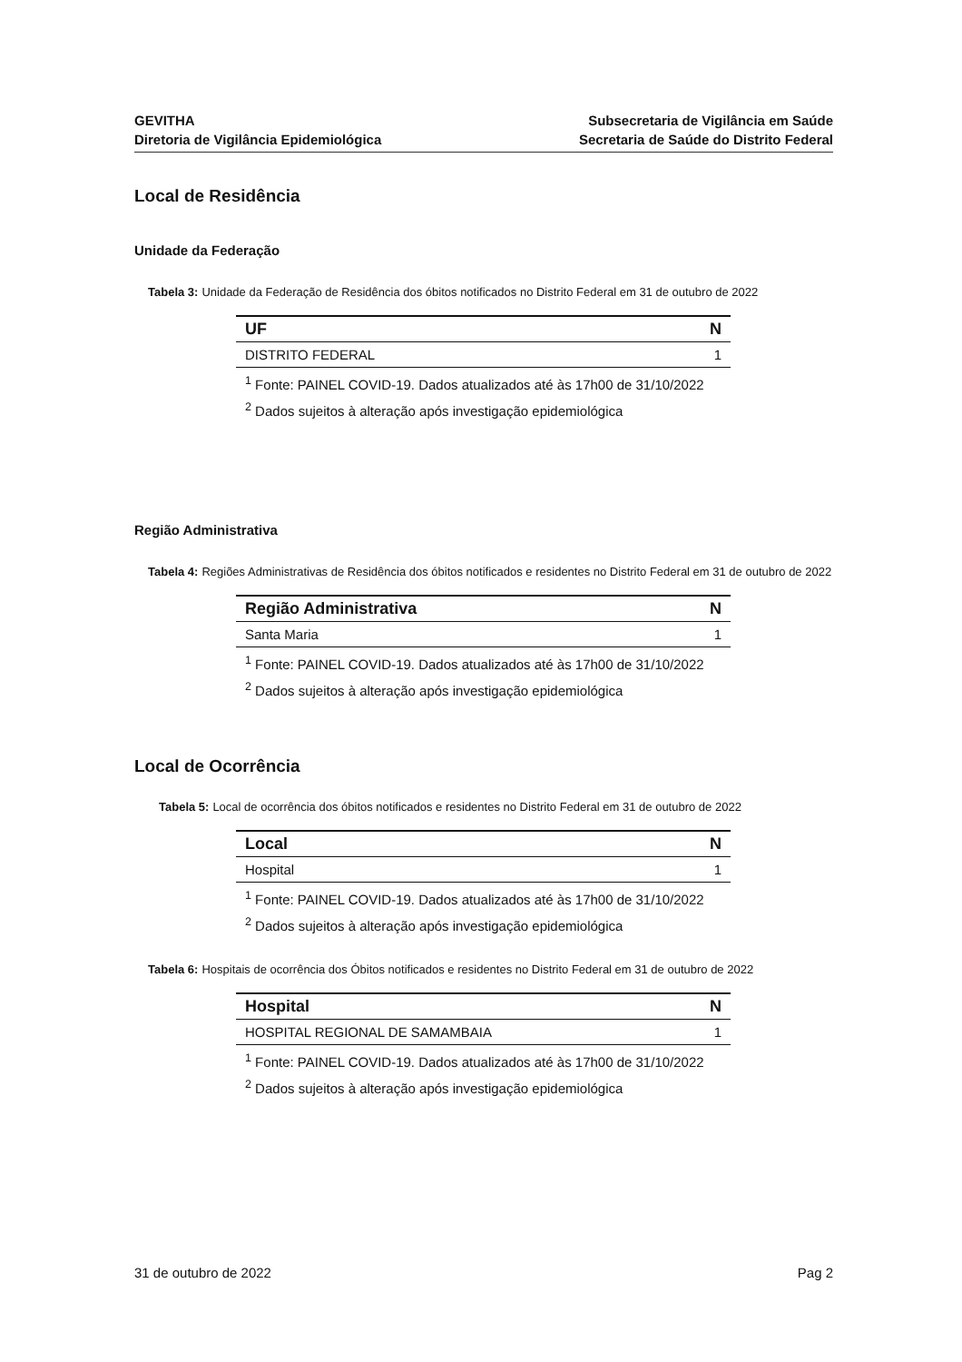GEVITHA
Diretoria de Vigilância Epidemiológica
Subsecretaria de Vigilância em Saúde
Secretaria de Saúde do Distrito Federal
Local de Residência
Unidade da Federação
Tabela 3: Unidade da Federação de Residência dos óbitos notificados no Distrito Federal em 31 de outubro de 2022
| UF | N |
| --- | --- |
| DISTRITO FEDERAL | 1 |
<sup>1</sup> Fonte: PAINEL COVID-19. Dados atualizados até às 17h00 de 31/10/2022
<sup>2</sup> Dados sujeitos à alteração após investigação epidemiológica
Região Administrativa
Tabela 4: Regiões Administrativas de Residência dos óbitos notificados e residentes no Distrito Federal em 31 de outubro de 2022
| Região Administrativa | N |
| --- | --- |
| Santa Maria | 1 |
<sup>1</sup> Fonte: PAINEL COVID-19. Dados atualizados até às 17h00 de 31/10/2022
<sup>2</sup> Dados sujeitos à alteração após investigação epidemiológica
Local de Ocorrência
Tabela 5: Local de ocorrência dos óbitos notificados e residentes no Distrito Federal em 31 de outubro de 2022
| Local | N |
| --- | --- |
| Hospital | 1 |
<sup>1</sup> Fonte: PAINEL COVID-19. Dados atualizados até às 17h00 de 31/10/2022
<sup>2</sup> Dados sujeitos à alteração após investigação epidemiológica
Tabela 6: Hospitais de ocorrência dos Óbitos notificados e residentes no Distrito Federal em 31 de outubro de 2022
| Hospital | N |
| --- | --- |
| HOSPITAL REGIONAL DE SAMAMBAIA | 1 |
<sup>1</sup> Fonte: PAINEL COVID-19. Dados atualizados até às 17h00 de 31/10/2022
<sup>2</sup> Dados sujeitos à alteração após investigação epidemiológica
31 de outubro de 2022 Pag 2